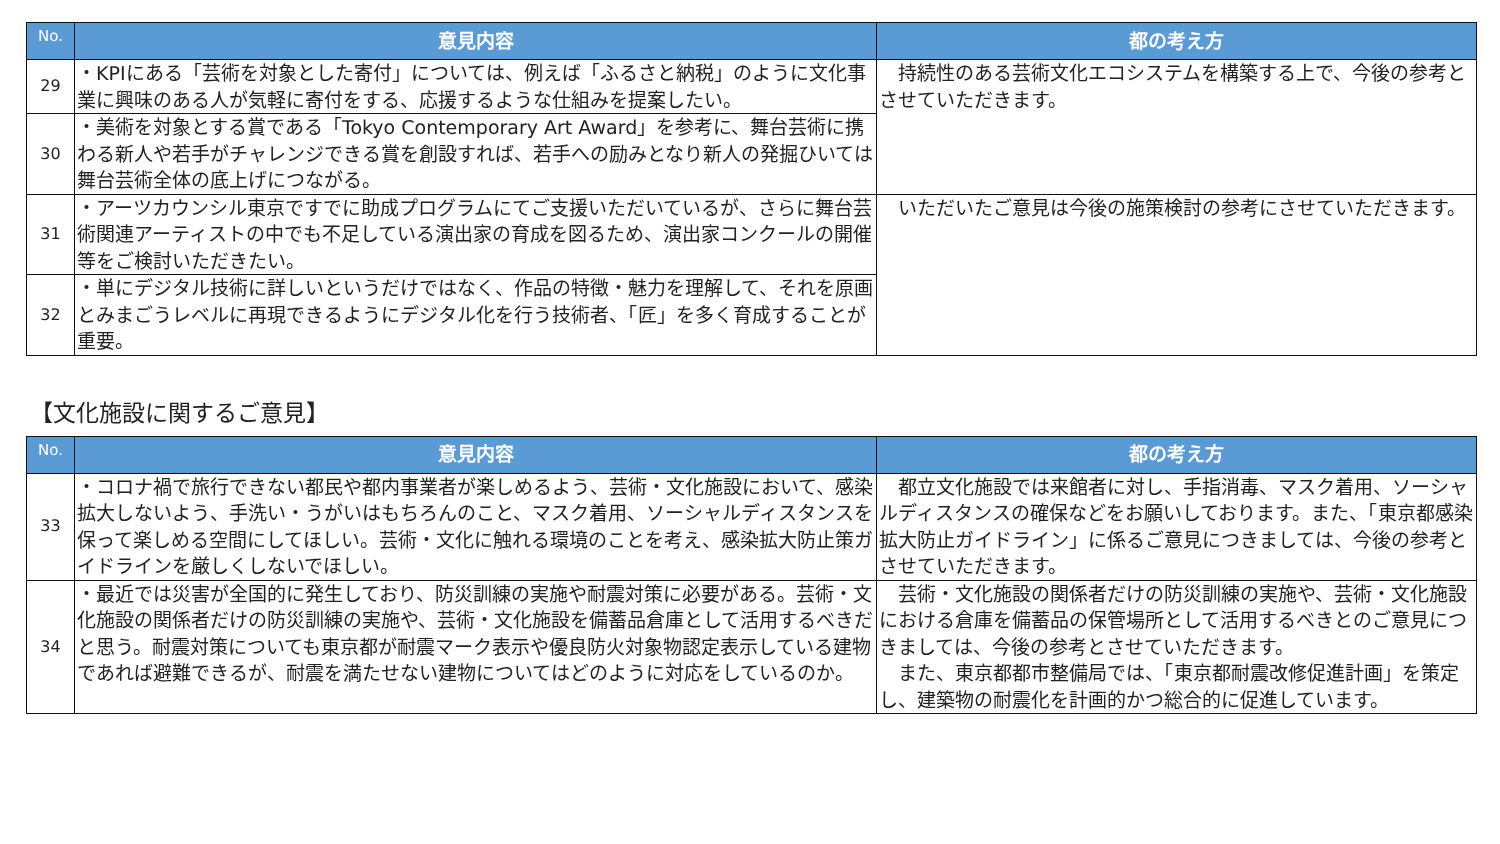| No. | 意見内容 | 都の考え方 |
| --- | --- | --- |
| 29 | ・KPIにある「芸術を対象とした寄付」については、例えば「ふるさと納税」のように文化事業に興味のある人が気軽に寄付をする、応援するような仕組みを提案したい。 | 持続性のある芸術文化エコシステムを構築する上で、今後の参考とさせていただきます。 |
| 30 | ・美術を対象とする賞である「Tokyo Contemporary Art Award」を参考に、舞台芸術に携わる新人や若手がチャレンジできる賞を創設すれば、若手への励みとなり新人の発掘ひいては舞台芸術全体の底上げにつながる。 | |
| 31 | ・アーツカウンシル東京ですでに助成プログラムにてご支援いただいているが、さらに舞台芸術関連アーティストの中でも不足している演出家の育成を図るため、演出家コンクールの開催等をご検討いただきたい。 | いただいたご意見は今後の施策検討の参考にさせていただきます。 |
| 32 | ・単にデジタル技術に詳しいというだけではなく、作品の特徴・魅力を理解して、それを原画とみまごうレベルに再現できるようにデジタル化を行う技術者、「匠」を多く育成することが重要。 | |
【文化施設に関するご意見】
| No. | 意見内容 | 都の考え方 |
| --- | --- | --- |
| 33 | ・コロナ禍で旅行できない都民や都内事業者が楽しめるよう、芸術・文化施設において、感染拡大しないよう、手洗い・うがいはもちろんのこと、マスク着用、ソーシャルディスタンスを保って楽しめる空間にしてほしい。芸術・文化に触れる環境のことを考え、感染拡大防止策ガイドラインを厳しくしないでほしい。 | 都立文化施設では来館者に対し、手指消毒、マスク着用、ソーシャルディスタンスの確保などをお願いしております。また、「東京都感染拡大防止ガイドライン」に係るご意見につきましては、今後の参考とさせていただきます。 |
| 34 | ・最近では災害が全国的に発生しており、防災訓練の実施や耐震対策に必要がある。芸術・文化施設の関係者だけの防災訓練の実施や、芸術・文化施設を備蓄品倉庫として活用するべきだと思う。耐震対策についても東京都が耐震マーク表示や優良防火対象物認定表示している建物であれば避難できるが、耐震を満たせない建物についてはどのように対応をしているのか。 | 芸術・文化施設の関係者だけの防災訓練の実施や、芸術・文化施設における倉庫を備蓄品の保管場所として活用するべきとのご意見につきましては、今後の参考とさせていただきます。 また、東京都都市整備局では、「東京都耐震改修促進計画」を策定し、建築物の耐震化を計画的かつ総合的に促進しています。 |